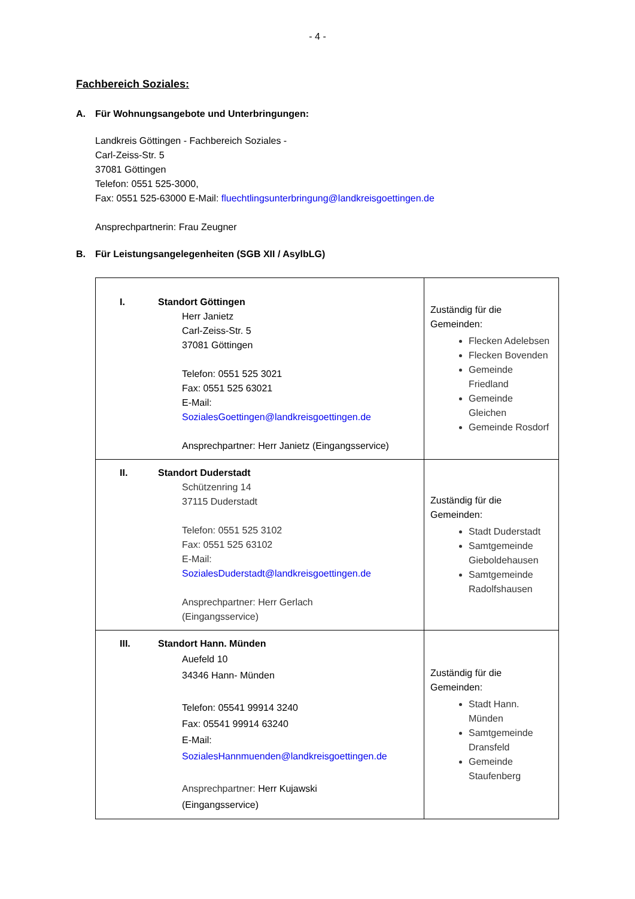- 4 -
Fachbereich Soziales:
A. Für Wohnungsangebote und Unterbringungen:
Landkreis Göttingen - Fachbereich Soziales -
Carl-Zeiss-Str. 5
37081 Göttingen
Telefon: 0551 525-3000,
Fax: 0551 525-63000 E-Mail: fluechtlingsunterbringung@landkreisgoettingen.de
Ansprechpartnerin: Frau Zeugner
B. Für Leistungsangelegenheiten (SGB XII / AsylbLG)
| I. Standort Göttingen Herr Janietz Carl-Zeiss-Str. 5 37081 Göttingen Telefon: 0551 525 3021 Fax: 0551 525 63021 E-Mail: SozialesGoettingen@landkreisgoettingen.de Ansprechpartner: Herr Janietz (Eingangsservice) | Zuständig für die Gemeinden: Flecken Adelebsen Flecken Bovenden Gemeinde Friedland Gemeinde Gleichen Gemeinde Rosdorf |
| II. Standort Duderstadt Schützenring 14 37115 Duderstadt Telefon: 0551 525 3102 Fax: 0551 525 63102 E-Mail: SozialesDuderstadt@landkreisgoettingen.de Ansprechpartner: Herr Gerlach (Eingangsservice) | Zuständig für die Gemeinden: Stadt Duderstadt Samtgemeinde Gieboldehausen Samtgemeinde Radolfshausen |
| III. Standort Hann. Münden Auefeld 10 34346 Hann- Münden Telefon: 05541 99914 3240 Fax: 05541 99914 63240 E-Mail: SozialesHannmuenden@landkreisgoettingen.de Ansprechpartner: Herr Kujawski (Eingangsservice) | Zuständig für die Gemeinden: Stadt Hann. Münden Samtgemeinde Dransfeld Gemeinde Staufenberg |